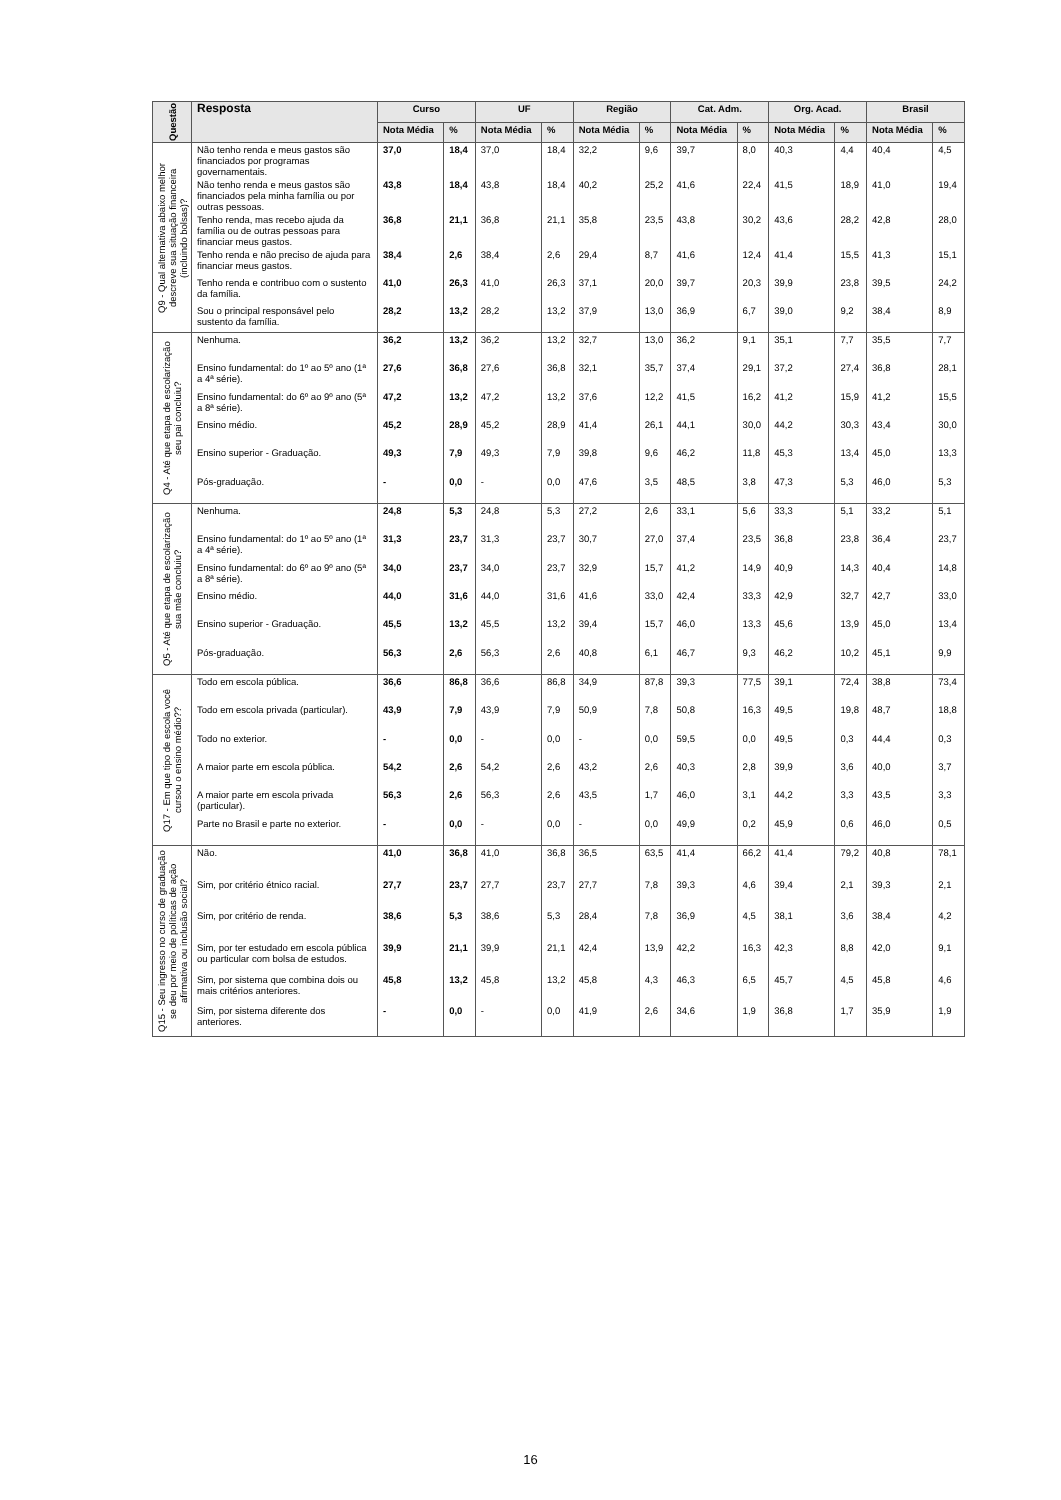| Questão | Resposta | Curso | | UF | | Região | | Cat. Adm. | | Org. Acad. | | Brasil | |
| --- | --- | --- | --- | --- | --- | --- | --- | --- | --- | --- | --- | --- | --- |
| | | Nota Média | % | Nota Média | % | Nota Média | % | Nota Média | % | Nota Média | % | Nota Média | % |
| Q9 - Qual alternativa abaixo melhor descreve sua situação financeira (incluindo bolsas)? | Não tenho renda e meus gastos são financiados por programas governamentais. | 37,0 | 18,4 | 37,0 | 18,4 | 32,2 | 9,6 | 39,7 | 8,0 | 40,3 | 4,4 | 40,4 | 4,5 |
| | Não tenho renda e meus gastos são financiados pela minha família ou por outras pessoas. | 43,8 | 18,4 | 43,8 | 18,4 | 40,2 | 25,2 | 41,6 | 22,4 | 41,5 | 18,9 | 41,0 | 19,4 |
| | Tenho renda, mas recebo ajuda da família ou de outras pessoas para financiar meus gastos. | 36,8 | 21,1 | 36,8 | 21,1 | 35,8 | 23,5 | 43,8 | 30,2 | 43,6 | 28,2 | 42,8 | 28,0 |
| | Tenho renda e não preciso de ajuda para financiar meus gastos. | 38,4 | 2,6 | 38,4 | 2,6 | 29,4 | 8,7 | 41,6 | 12,4 | 41,4 | 15,5 | 41,3 | 15,1 |
| | Tenho renda e contribuo com o sustento da família. | 41,0 | 26,3 | 41,0 | 26,3 | 37,1 | 20,0 | 39,7 | 20,3 | 39,9 | 23,8 | 39,5 | 24,2 |
| | Sou o principal responsável pelo sustento da família. | 28,2 | 13,2 | 28,2 | 13,2 | 37,9 | 13,0 | 36,9 | 6,7 | 39,0 | 9,2 | 38,4 | 8,9 |
| Q4 - Até que etapa de escolarização seu pai concluiu? | Nenhuma. | 36,2 | 13,2 | 36,2 | 13,2 | 32,7 | 13,0 | 36,2 | 9,1 | 35,1 | 7,7 | 35,5 | 7,7 |
| | Ensino fundamental: do 1º ao 5º ano (1ª a 4ª série). | 27,6 | 36,8 | 27,6 | 36,8 | 32,1 | 35,7 | 37,4 | 29,1 | 37,2 | 27,4 | 36,8 | 28,1 |
| | Ensino fundamental: do 6º ao 9º ano (5ª a 8ª série). | 47,2 | 13,2 | 47,2 | 13,2 | 37,6 | 12,2 | 41,5 | 16,2 | 41,2 | 15,9 | 41,2 | 15,5 |
| | Ensino médio. | 45,2 | 28,9 | 45,2 | 28,9 | 41,4 | 26,1 | 44,1 | 30,0 | 44,2 | 30,3 | 43,4 | 30,0 |
| | Ensino superior - Graduação. | 49,3 | 7,9 | 49,3 | 7,9 | 39,8 | 9,6 | 46,2 | 11,8 | 45,3 | 13,4 | 45,0 | 13,3 |
| | Pós-graduação. | - | 0,0 | - | 0,0 | 47,6 | 3,5 | 48,5 | 3,8 | 47,3 | 5,3 | 46,0 | 5,3 |
| Q5 - Até que etapa de escolarização sua mãe concluiu? | Nenhuma. | 24,8 | 5,3 | 24,8 | 5,3 | 27,2 | 2,6 | 33,1 | 5,6 | 33,3 | 5,1 | 33,2 | 5,1 |
| | Ensino fundamental: do 1º ao 5º ano (1ª a 4ª série). | 31,3 | 23,7 | 31,3 | 23,7 | 30,7 | 27,0 | 37,4 | 23,5 | 36,8 | 23,8 | 36,4 | 23,7 |
| | Ensino fundamental: do 6º ao 9º ano (5ª a 8ª série). | 34,0 | 23,7 | 34,0 | 23,7 | 32,9 | 15,7 | 41,2 | 14,9 | 40,9 | 14,3 | 40,4 | 14,8 |
| | Ensino médio. | 44,0 | 31,6 | 44,0 | 31,6 | 41,6 | 33,0 | 42,4 | 33,3 | 42,9 | 32,7 | 42,7 | 33,0 |
| | Ensino superior - Graduação. | 45,5 | 13,2 | 45,5 | 13,2 | 39,4 | 15,7 | 46,0 | 13,3 | 45,6 | 13,9 | 45,0 | 13,4 |
| | Pós-graduação. | 56,3 | 2,6 | 56,3 | 2,6 | 40,8 | 6,1 | 46,7 | 9,3 | 46,2 | 10,2 | 45,1 | 9,9 |
| Q17 - Em que tipo de escola você cursou o ensino médio?? | Todo em escola pública. | 36,6 | 86,8 | 36,6 | 86,8 | 34,9 | 87,8 | 39,3 | 77,5 | 39,1 | 72,4 | 38,8 | 73,4 |
| | Todo em escola privada (particular). | 43,9 | 7,9 | 43,9 | 7,9 | 50,9 | 7,8 | 50,8 | 16,3 | 49,5 | 19,8 | 48,7 | 18,8 |
| | Todo no exterior. | - | 0,0 | - | 0,0 | - | 0,0 | 59,5 | 0,0 | 49,5 | 0,3 | 44,4 | 0,3 |
| | A maior parte em escola pública. | 54,2 | 2,6 | 54,2 | 2,6 | 43,2 | 2,6 | 40,3 | 2,8 | 39,9 | 3,6 | 40,0 | 3,7 |
| | A maior parte em escola privada (particular). | 56,3 | 2,6 | 56,3 | 2,6 | 43,5 | 1,7 | 46,0 | 3,1 | 44,2 | 3,3 | 43,5 | 3,3 |
| | Parte no Brasil e parte no exterior. | - | 0,0 | - | 0,0 | - | 0,0 | 49,9 | 0,2 | 45,9 | 0,6 | 46,0 | 0,5 |
| Q15 - Seu ingresso no curso de graduação se deu por meio de políticas de ação afirmativa ou inclusão social? | Não. | 41,0 | 36,8 | 41,0 | 36,8 | 36,5 | 63,5 | 41,4 | 66,2 | 41,4 | 79,2 | 40,8 | 78,1 |
| | Sim, por critério étnico racial. | 27,7 | 23,7 | 27,7 | 23,7 | 27,7 | 7,8 | 39,3 | 4,6 | 39,4 | 2,1 | 39,3 | 2,1 |
| | Sim, por critério de renda. | 38,6 | 5,3 | 38,6 | 5,3 | 28,4 | 7,8 | 36,9 | 4,5 | 38,1 | 3,6 | 38,4 | 4,2 |
| | Sim, por ter estudado em escola pública ou particular com bolsa de estudos. | 39,9 | 21,1 | 39,9 | 21,1 | 42,4 | 13,9 | 42,2 | 16,3 | 42,3 | 8,8 | 42,0 | 9,1 |
| | Sim, por sistema que combina dois ou mais critérios anteriores. | 45,8 | 13,2 | 45,8 | 13,2 | 45,8 | 4,3 | 46,3 | 6,5 | 45,7 | 4,5 | 45,8 | 4,6 |
| | Sim, por sistema diferente dos anteriores. | - | 0,0 | - | 0,0 | 41,9 | 2,6 | 34,6 | 1,9 | 36,8 | 1,7 | 35,9 | 1,9 |
16